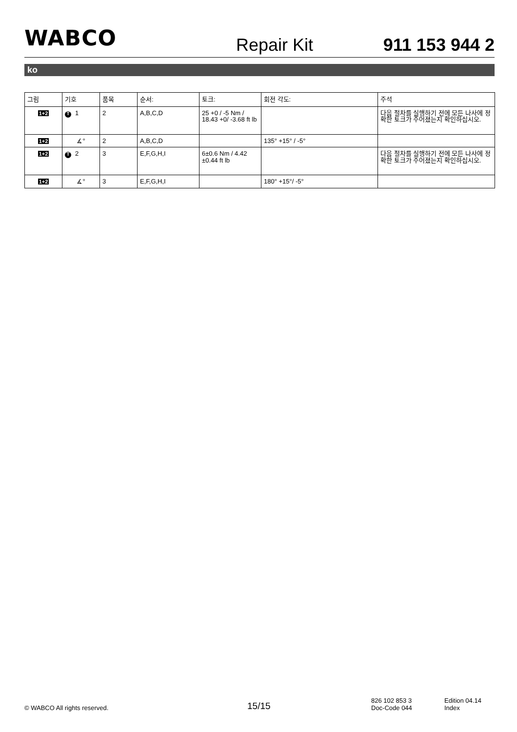WABCO
Repair Kit
911 153 944 2
ko
| 그림 | 기호 | 품목 | 순서: | 토크: | 회전 각도: | 주석 |
| --- | --- | --- | --- | --- | --- | --- |
| 1+2 | T 1 | 2 | A,B,C,D | 25 +0 / -5 Nm / 18.43 +0/ -3.68 ft lb | | 다음 절차를 실행하기 전에 모든 나사에 정확한 토크가 주어졌는지 확인하십시오. |
| 1+2 | ∡° | 2 | A,B,C,D | | 135° +15° / -5° | |
| 1+2 | T 2 | 3 | E,F,G,H,I | 6±0.6 Nm / 4.42 ±0.44 ft lb | | 다음 절차를 실행하기 전에 모든 나사에 정확한 토크가 주어졌는지 확인하십시오. |
| 1+2 | ∡° | 3 | E,F,G,H,I | | 180° +15°/ -5° | |
© WABCO All rights reserved.
15/15
826 102 853 3
Doc-Code 044
Edition 04.14
Index